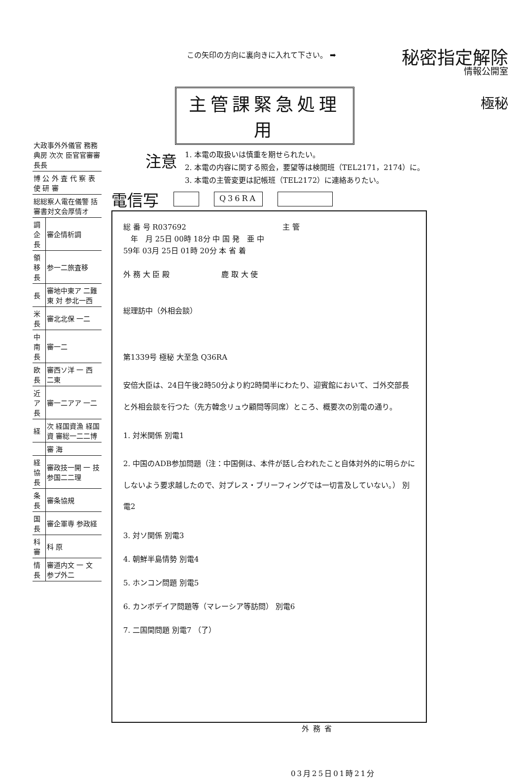この矢印の方向に裏向きに入れて下さい。 ➡
秘密指定解除
情報公開室
極秘
主管課緊急処理用
注意
1. 本電の取扱いは慎重を期せられたい。
2. 本電の内容に関する照会，要望等は検閲班（TEL2171，2174）に。
3. 本電の主管変更は記帳班（TEL2172）に連絡ありたい。
| 大政事外外儀官 務務 典房 次次 臣官官審審長長 | |
| 博 公 外 査 代 察 表 使 研 審 | |
| 総総察人電在儀警 括 審書対文会厚情オ | |
| 調企長 | 審企情析調 |
| 領移長 | 参一二旅査移 |
| 長 | 審地中東ア 二難 東 対 参北一西 |
| 米長 | 審北北保 一二 |
| 中南長 | 審一二 |
| 欧 長 | 審西ソ洋 一 西 二東 |
| 近ア長 | 審一二アア 一二 |
| 経 | 次 経国資漁 経国資 審総一二二博 |
| | 審 海 |
| 経協長 | 審政技一開 一 技 参国二二理 |
| 条長 | 審条協規 |
| 国 長 | 審企軍専 参政経 |
| 科審 | 科 原 |
| 情 長 | 審道内文 一 文 参プ外二 |
電信写
Q36RA
総 番 号 R037692　　　　　　　　　　　　　主 管
　年　月 25日 00時 18分 中 国 発　亜 中
59年 03月 25日 01時 20分 本 省 着
外 務 大 臣 殿　　　　　　　鹿 取 大 使
総理訪中（外相会談）
第1339号 極秘 大至急 Q36RA
安倍大臣は、24日午後2時50分より約2時間半にわたり、迎賓館において、ゴ外交部長と外相会談を行つた（先方韓念リュウ顧問等同席）ところ、概要次の別電の通り。
1. 対米関係 別電1
2. 中国のADB参加問題（注：中国側は、本件が話し合われたこと自体対外的に明らかにしないよう要求越したので、対プレス・ブリーフィングでは一切言及していない。） 別電2
3. 対ソ関係 別電3
4. 朝鮮半島情勢 別電4
5. ホンコン問題 別電5
6. カンボデイア問題等（マレーシア等訪問） 別電6
7. 二国間問題 別電7 （了）
外務省
03月25日01時21分